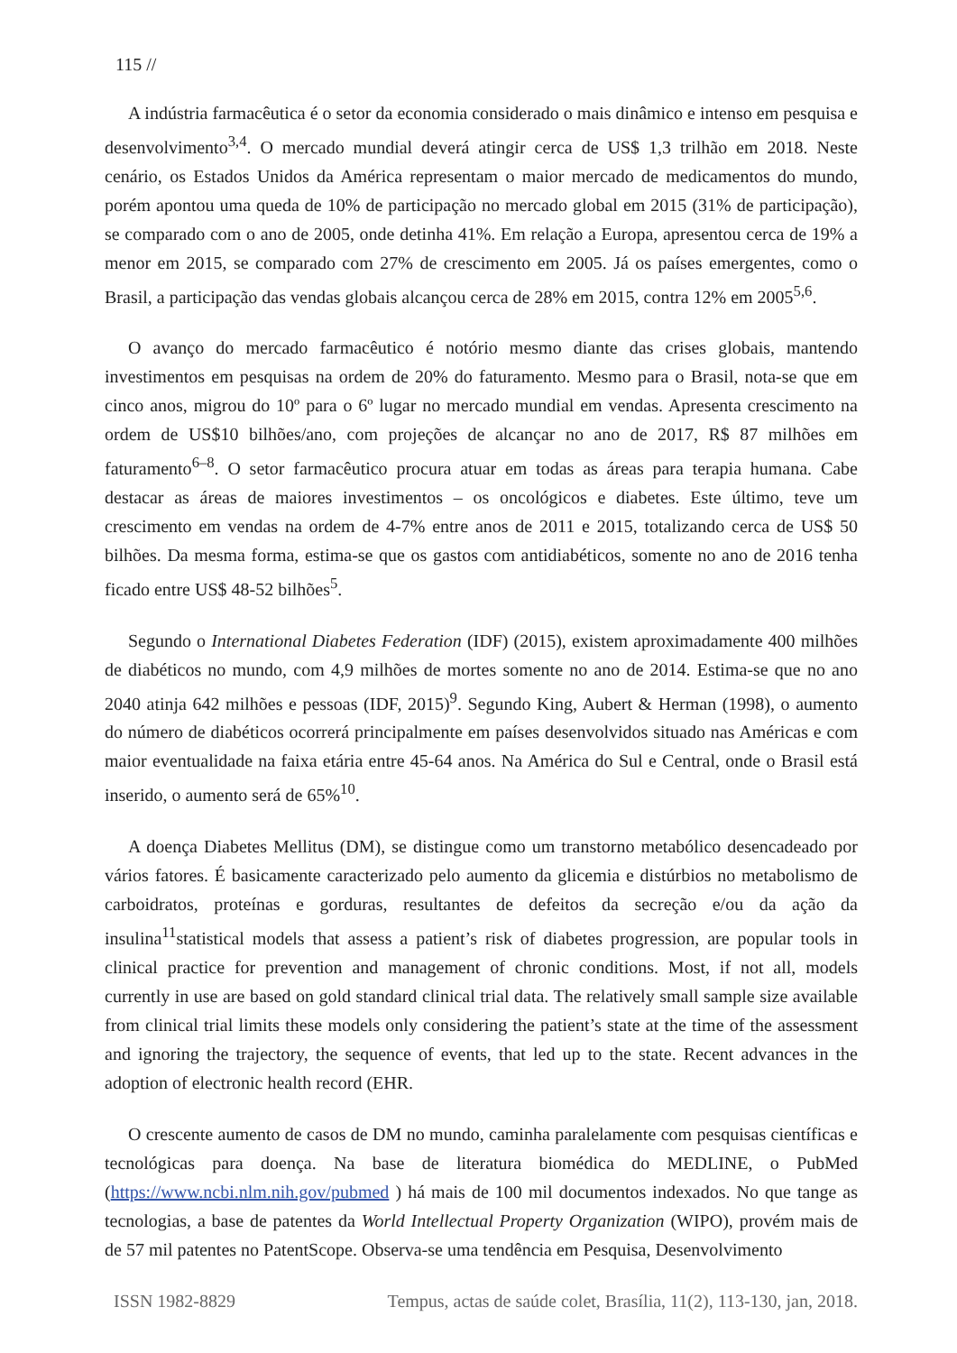115 //
A indústria farmacêutica é o setor da economia considerado o mais dinâmico e intenso em pesquisa e desenvolvimento<sup>3,4</sup>. O mercado mundial deverá atingir cerca de US$ 1,3 trilhão em 2018. Neste cenário, os Estados Unidos da América representam o maior mercado de medicamentos do mundo, porém apontou uma queda de 10% de participação no mercado global em 2015 (31% de participação), se comparado com o ano de 2005, onde detinha 41%. Em relação a Europa, apresentou cerca de 19% a menor em 2015, se comparado com 27% de crescimento em 2005. Já os países emergentes, como o Brasil, a participação das vendas globais alcançou cerca de 28% em 2015, contra 12% em 2005<sup>5,6</sup>.
O avanço do mercado farmacêutico é notório mesmo diante das crises globais, mantendo investimentos em pesquisas na ordem de 20% do faturamento. Mesmo para o Brasil, nota-se que em cinco anos, migrou do 10º para o 6º lugar no mercado mundial em vendas. Apresenta crescimento na ordem de US$10 bilhões/ano, com projeções de alcançar no ano de 2017, R$ 87 milhões em faturamento<sup>6–8</sup>. O setor farmacêutico procura atuar em todas as áreas para terapia humana. Cabe destacar as áreas de maiores investimentos – os oncológicos e diabetes. Este último, teve um crescimento em vendas na ordem de 4-7% entre anos de 2011 e 2015, totalizando cerca de US$ 50 bilhões. Da mesma forma, estima-se que os gastos com antidiabéticos, somente no ano de 2016 tenha ficado entre US$ 48-52 bilhões<sup>5</sup>.
Segundo o International Diabetes Federation (IDF) (2015), existem aproximadamente 400 milhões de diabéticos no mundo, com 4,9 milhões de mortes somente no ano de 2014. Estima-se que no ano 2040 atinja 642 milhões e pessoas (IDF, 2015)<sup>9</sup>. Segundo King, Aubert & Herman (1998), o aumento do número de diabéticos ocorrerá principalmente em países desenvolvidos situado nas Américas e com maior eventualidade na faixa etária entre 45-64 anos. Na América do Sul e Central, onde o Brasil está inserido, o aumento será de 65%<sup>10</sup>.
A doença Diabetes Mellitus (DM), se distingue como um transtorno metabólico desencadeado por vários fatores. É basicamente caracterizado pelo aumento da glicemia e distúrbios no metabolismo de carboidratos, proteínas e gorduras, resultantes de defeitos da secreção e/ou da ação da insulina<sup>11</sup>statistical models that assess a patient’s risk of diabetes progression, are popular tools in clinical practice for prevention and management of chronic conditions. Most, if not all, models currently in use are based on gold standard clinical trial data. The relatively small sample size available from clinical trial limits these models only considering the patient’s state at the time of the assessment and ignoring the trajectory, the sequence of events, that led up to the state. Recent advances in the adoption of electronic health record (EHR.
O crescente aumento de casos de DM no mundo, caminha paralelamente com pesquisas científicas e tecnológicas para doença. Na base de literatura biomédica do MEDLINE, o PubMed (https://www.ncbi.nlm.nih.gov/pubmed ) há mais de 100 mil documentos indexados. No que tange as tecnologias, a base de patentes da World Intellectual Property Organization (WIPO), provém mais de de 57 mil patentes no PatentScope. Observa-se uma tendência em Pesquisa, Desenvolvimento
ISSN 1982-8829 Tempus, actas de saúde colet, Brasília, 11(2), 113-130, jan, 2018.